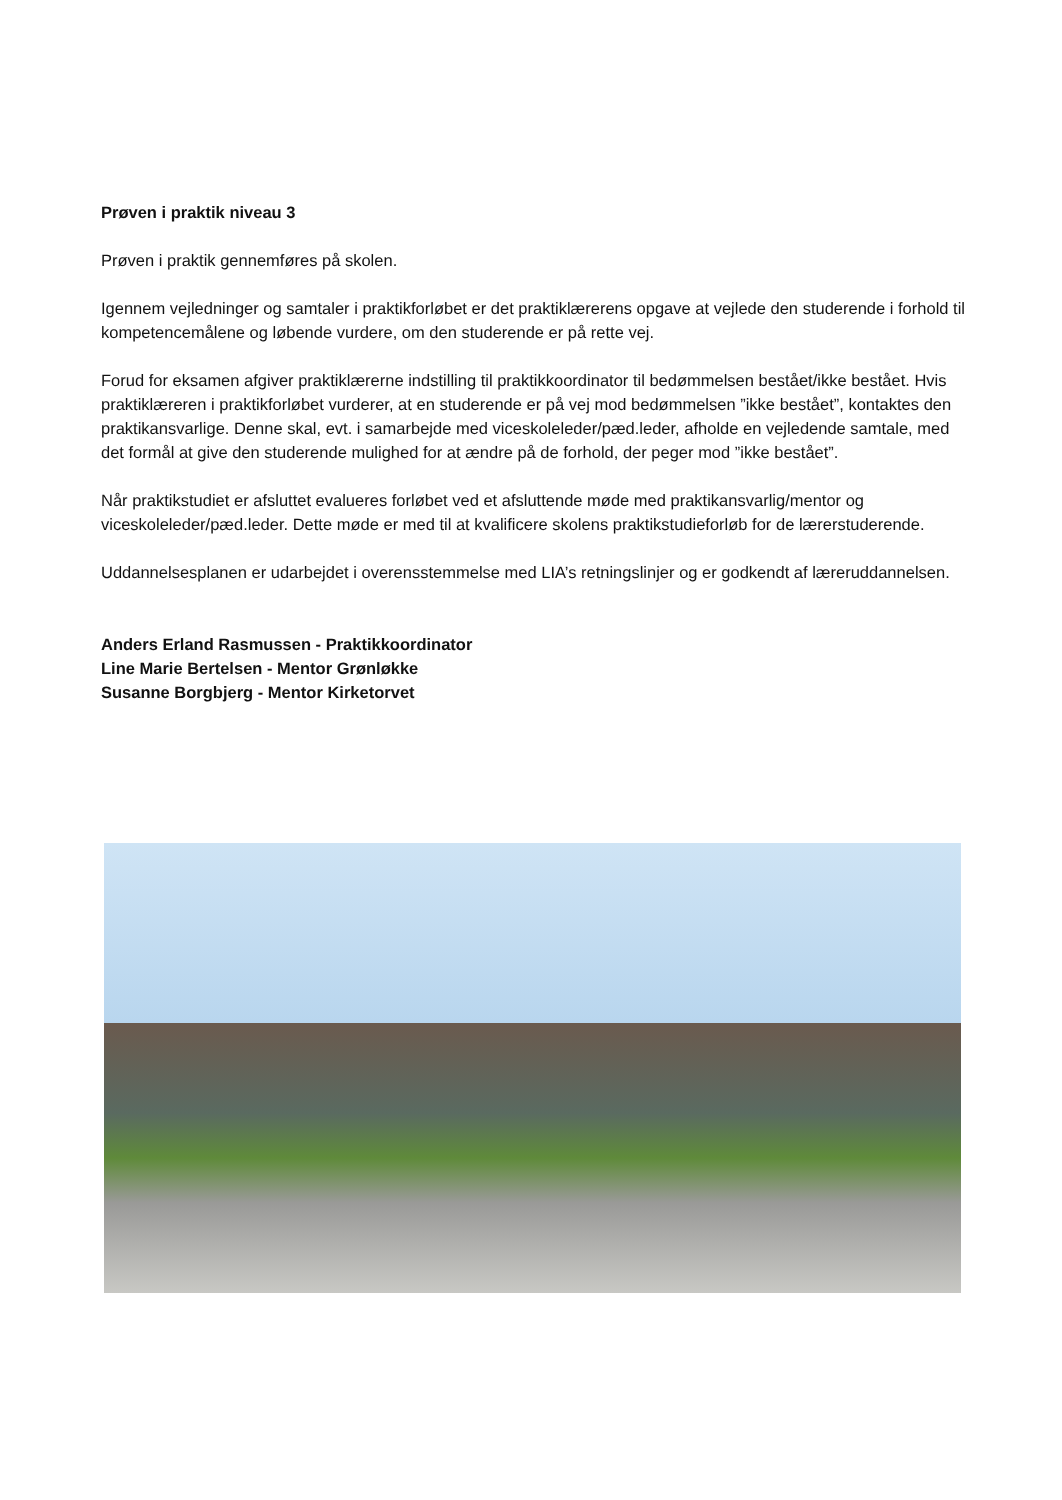Prøven i praktik niveau 3
Prøven i praktik gennemføres på skolen.
Igennem vejledninger og samtaler i praktikforløbet er det praktiklærerens opgave at vejlede den studerende i forhold til kompetencemålene og løbende vurdere, om den studerende er på rette vej.
Forud for eksamen afgiver praktiklærerne indstilling til praktikkoordinator til bedømmelsen bestået/ikke bestået. Hvis praktiklæreren i praktikforløbet vurderer, at en studerende er på vej mod bedømmelsen ”ikke bestået”, kontaktes den praktikansvarlige. Denne skal, evt. i samarbejde med viceskoleleder/pæd.leder, afholde en vejledende samtale, med det formål at give den studerende mulighed for at ændre på de forhold, der peger mod ”ikke bestået”.
Når praktikstudiet er afsluttet evalueres forløbet ved et afsluttende møde med praktikansvarlig/mentor og viceskoleleder/pæd.leder. Dette møde er med til at kvalificere skolens praktikstudieforløb for de lærerstuderende.
Uddannelsesplanen er udarbejdet i overensstemmelse med LIA’s retningslinjer og er godkendt af læreruddannelsen.
Anders Erland Rasmussen - Praktikkoordinator
Line Marie Bertelsen - Mentor Grønløkke
Susanne Borgbjerg - Mentor Kirketorvet